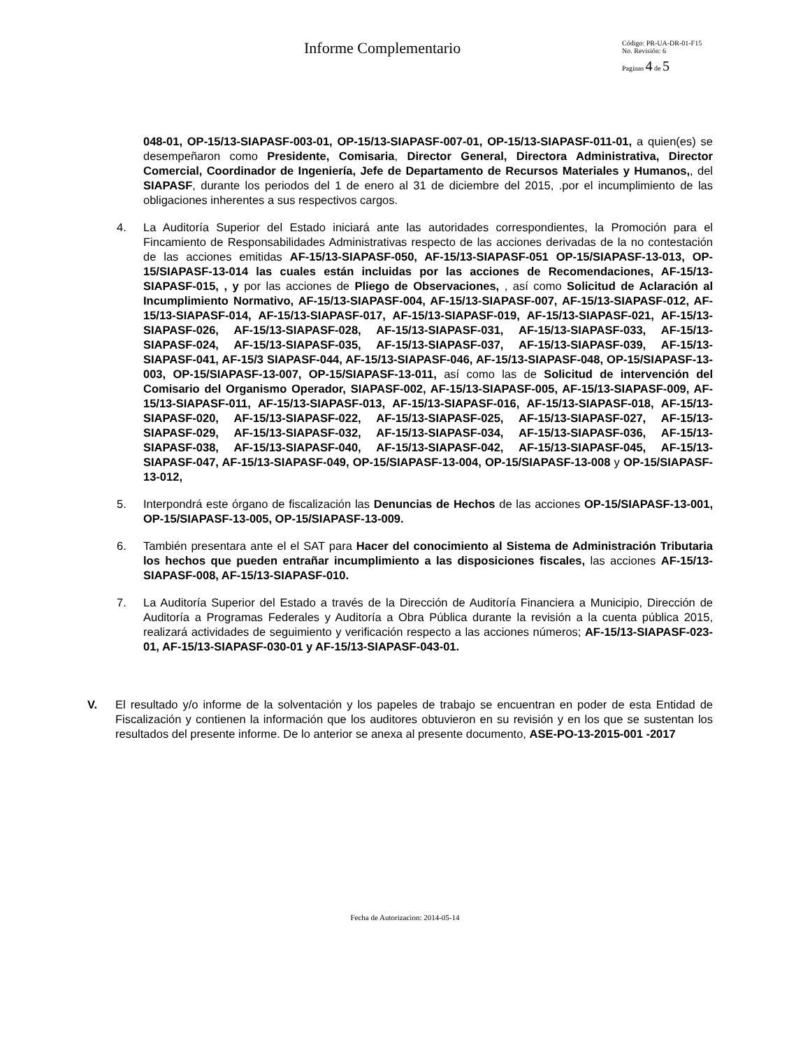Informe Complementario
Código: PR-UA-DR-01-F15
No. Revisión: 6
Paginas 4 de 5
048-01, OP-15/13-SIAPASF-003-01, OP-15/13-SIAPASF-007-01, OP-15/13-SIAPASF-011-01, a quien(es) se desempeñaron como Presidente, Comisaria, Director General, Directora Administrativa, Director Comercial, Coordinador de Ingeniería, Jefe de Departamento de Recursos Materiales y Humanos,, del SIAPASF, durante los periodos del 1 de enero al 31 de diciembre del 2015, .por el incumplimiento de las obligaciones inherentes a sus respectivos cargos.
4. La Auditoría Superior del Estado iniciará ante las autoridades correspondientes, la Promoción para el Fincamiento de Responsabilidades Administrativas respecto de las acciones derivadas de la no contestación de las acciones emitidas AF-15/13-SIAPASF-050, AF-15/13-SIAPASF-051 OP-15/SIAPASF-13-013, OP-15/SIAPASF-13-014 las cuales están incluidas por las acciones de Recomendaciones, AF-15/13-SIAPASF-015, , y por las acciones de Pliego de Observaciones, , así como Solicitud de Aclaración al Incumplimiento Normativo, AF-15/13-SIAPASF-004, AF-15/13-SIAPASF-007, AF-15/13-SIAPASF-012, AF-15/13-SIAPASF-014, AF-15/13-SIAPASF-017, AF-15/13-SIAPASF-019, AF-15/13-SIAPASF-021, AF-15/13-SIAPASF-026, AF-15/13-SIAPASF-028, AF-15/13-SIAPASF-031, AF-15/13-SIAPASF-033, AF-15/13-SIAPASF-024, AF-15/13-SIAPASF-035, AF-15/13-SIAPASF-037, AF-15/13-SIAPASF-039, AF-15/13-SIAPASF-041, AF-15/3 SIAPASF-044, AF-15/13-SIAPASF-046, AF-15/13-SIAPASF-048, OP-15/SIAPASF-13-003, OP-15/SIAPASF-13-007, OP-15/SIAPASF-13-011, así como las de Solicitud de intervención del Comisario del Organismo Operador, SIAPASF-002, AF-15/13-SIAPASF-005, AF-15/13-SIAPASF-009, AF-15/13-SIAPASF-011, AF-15/13-SIAPASF-013, AF-15/13-SIAPASF-016, AF-15/13-SIAPASF-018, AF-15/13-SIAPASF-020, AF-15/13-SIAPASF-022, AF-15/13-SIAPASF-025, AF-15/13-SIAPASF-027, AF-15/13-SIAPASF-029, AF-15/13-SIAPASF-032, AF-15/13-SIAPASF-034, AF-15/13-SIAPASF-036, AF-15/13-SIAPASF-038, AF-15/13-SIAPASF-040, AF-15/13-SIAPASF-042, AF-15/13-SIAPASF-045, AF-15/13-SIAPASF-047, AF-15/13-SIAPASF-049, OP-15/SIAPASF-13-004, OP-15/SIAPASF-13-008 y OP-15/SIAPASF-13-012,
5. Interpondrá este órgano de fiscalización las Denuncias de Hechos de las acciones OP-15/SIAPASF-13-001, OP-15/SIAPASF-13-005, OP-15/SIAPASF-13-009.
6. También presentara ante el el SAT para Hacer del conocimiento al Sistema de Administración Tributaria los hechos que pueden entrañar incumplimiento a las disposiciones fiscales, las acciones AF-15/13-SIAPASF-008, AF-15/13-SIAPASF-010.
7. La Auditoría Superior del Estado a través de la Dirección de Auditoría Financiera a Municipio, Dirección de Auditoría a Programas Federales y Auditoría a Obra Pública durante la revisión a la cuenta pública 2015, realizará actividades de seguimiento y verificación respecto a las acciones números; AF-15/13-SIAPASF-023-01, AF-15/13-SIAPASF-030-01 y AF-15/13-SIAPASF-043-01.
V. El resultado y/o informe de la solventación y los papeles de trabajo se encuentran en poder de esta Entidad de Fiscalización y contienen la información que los auditores obtuvieron en su revisión y en los que se sustentan los resultados del presente informe. De lo anterior se anexa al presente documento, ASE-PO-13-2015-001 -2017
Fecha de Autorizacion: 2014-05-14